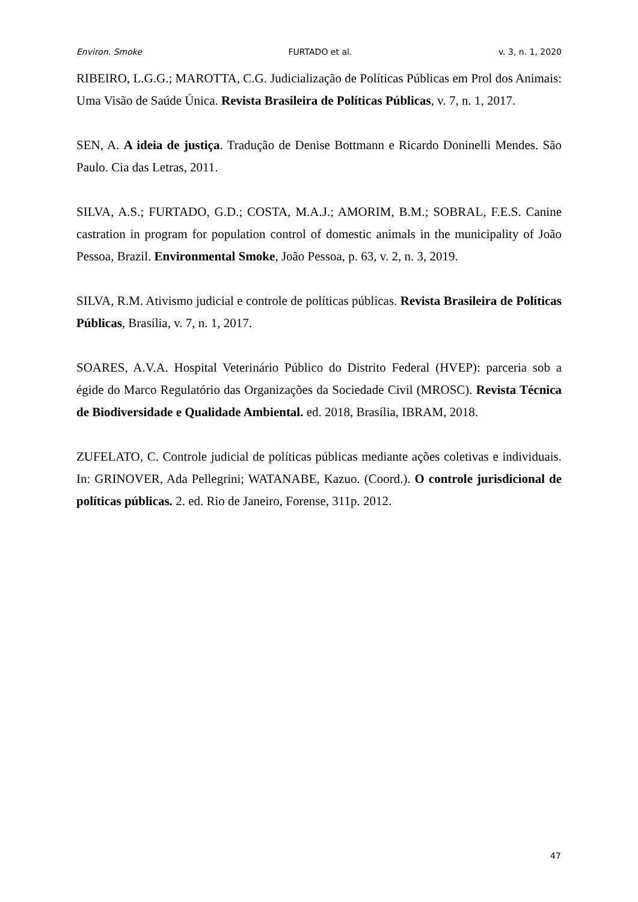Environ. Smoke FURTADO et al. v. 3, n. 1, 2020
RIBEIRO, L.G.G.; MAROTTA, C.G. Judicialização de Políticas Públicas em Prol dos Animais: Uma Visão de Saúde Única. Revista Brasileira de Políticas Públicas, v. 7, n. 1, 2017.
SEN, A. A ideia de justiça. Tradução de Denise Bottmann e Ricardo Doninelli Mendes. São Paulo. Cia das Letras, 2011.
SILVA, A.S.; FURTADO, G.D.; COSTA, M.A.J.; AMORIM, B.M.; SOBRAL, F.E.S. Canine castration in program for population control of domestic animals in the municipality of João Pessoa, Brazil. Environmental Smoke, João Pessoa, p. 63, v. 2, n. 3, 2019.
SILVA, R.M. Ativismo judicial e controle de políticas públicas. Revista Brasileira de Políticas Públicas, Brasília, v. 7, n. 1, 2017.
SOARES, A.V.A. Hospital Veterinário Público do Distrito Federal (HVEP): parceria sob a égide do Marco Regulatório das Organizações da Sociedade Civil (MROSC). Revista Técnica de Biodiversidade e Qualidade Ambiental. ed. 2018, Brasília, IBRAM, 2018.
ZUFELATO, C. Controle judicial de políticas públicas mediante ações coletivas e individuais. In: GRINOVER, Ada Pellegrini; WATANABE, Kazuo. (Coord.). O controle jurisdicional de políticas públicas. 2. ed. Rio de Janeiro, Forense, 311p. 2012.
47